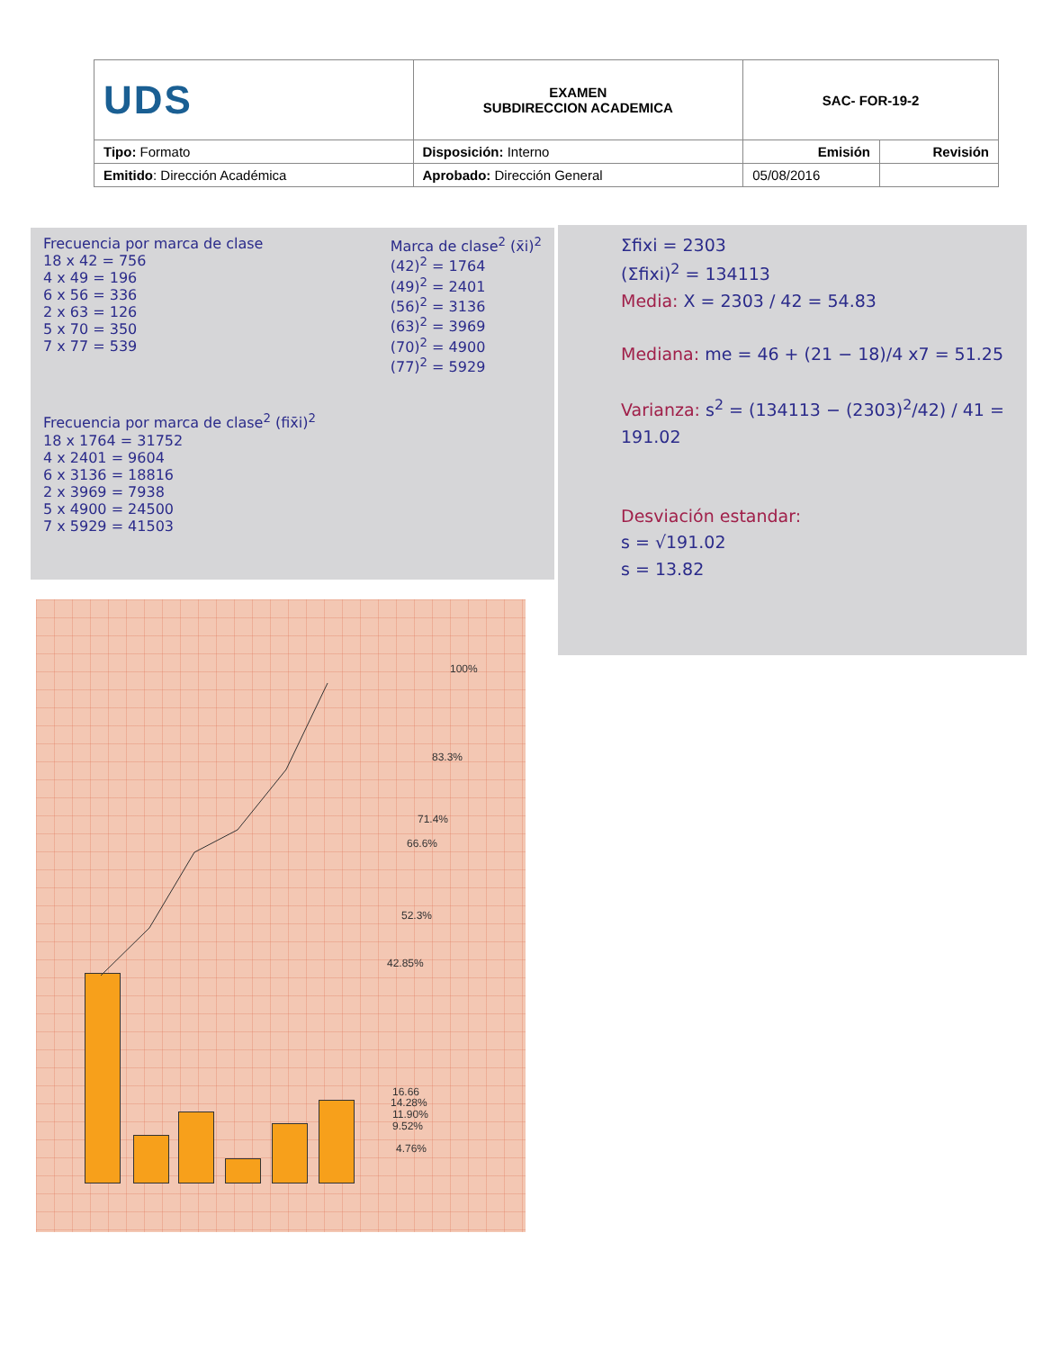| UDS | EXAMEN SUBDIRECCION ACADEMICA | SAC- FOR-19-2 | |
| Tipo: Formato | Disposición: Interno | Emisión | Revisión |
| Emitido : Dirección Académica | Aprobado: Dirección General | 05/08/2016 | |
Frecuencia por marca de clase
18 x 42 = 756
4 x 49 = 196
6 x 56 = 336
2 x 63 = 126
5 x 70 = 350
7 x 77 = 539
Marca de clase<sup>2</sup> (x̄i)<sup>2</sup>
(42)<sup>2</sup> = 1764
(49)<sup>2</sup> = 2401
(56)<sup>2</sup> = 3136
(63)<sup>2</sup> = 3969
(70)<sup>2</sup> = 4900
(77)<sup>2</sup> = 5929
Frecuencia por marca de clase<sup>2</sup> (fix̄i)<sup>2</sup>
18 x 1764 = 31752
4 x 2401 = 9604
6 x 3136 = 18816
2 x 3969 = 7938
5 x 4900 = 24500
7 x 5929 = 41503
Σfixi = 2303
(Σfixi)<sup>2</sup> = 134113
Media: X = 2303 / 42 = 54.83
Mediana: me = 46 + (21 − 18)/4 x7 = 51.25
Varianza: s<sup>2</sup> = (134113 − (2303)<sup>2</sup>/42) / 41 = 191.02
Desviación estandar:
s = √191.02
s = 13.82
100%
83.3%
71.4%
66.6%
52.3%
42.85%
16.66
14.28%
11.90%
9.52%
4.76%